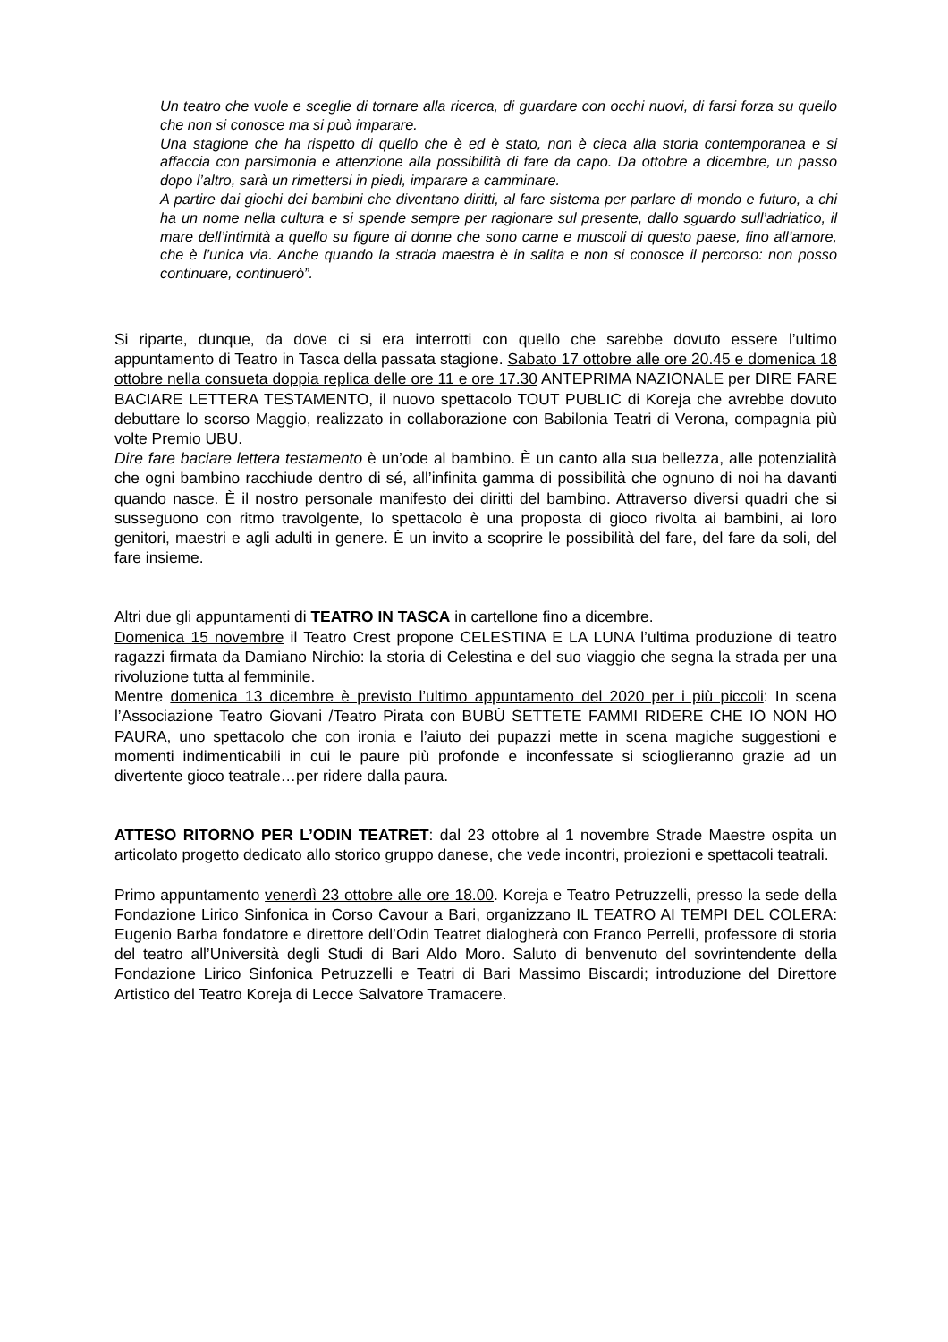Un teatro che vuole e sceglie di tornare alla ricerca, di guardare con occhi nuovi, di farsi forza su quello che non si conosce ma si può imparare.
Una stagione che ha rispetto di quello che è ed è stato, non è cieca alla storia contemporanea e si affaccia con parsimonia e attenzione alla possibilità di fare da capo. Da ottobre a dicembre, un passo dopo l’altro, sarà un rimettersi in piedi, imparare a camminare.
A partire dai giochi dei bambini che diventano diritti, al fare sistema per parlare di mondo e futuro, a chi ha un nome nella cultura e si spende sempre per ragionare sul presente, dallo sguardo sull’adriatico, il mare dell’intimità a quello su figure di donne che sono carne e muscoli di questo paese, fino all’amore, che è l’unica via. Anche quando la strada maestra è in salita e non si conosce il percorso: non posso continuare, continuerò”.
Si riparte, dunque, da dove ci si era interrotti con quello che sarebbe dovuto essere l’ultimo appuntamento di Teatro in Tasca della passata stagione. Sabato 17 ottobre alle ore 20.45 e domenica 18 ottobre nella consueta doppia replica delle ore 11 e ore 17.30 ANTEPRIMA NAZIONALE per DIRE FARE BACIARE LETTERA TESTAMENTO, il nuovo spettacolo TOUT PUBLIC di Koreja che avrebbe dovuto debuttare lo scorso Maggio, realizzato in collaborazione con Babilonia Teatri di Verona, compagnia più volte Premio UBU.
Dire fare baciare lettera testamento è un’ode al bambino. È un canto alla sua bellezza, alle potenzialità che ogni bambino racchiude dentro di sé, all’infinita gamma di possibilità che ognuno di noi ha davanti quando nasce. È il nostro personale manifesto dei diritti del bambino. Attraverso diversi quadri che si susseguono con ritmo travolgente, lo spettacolo è una proposta di gioco rivolta ai bambini, ai loro genitori, maestri e agli adulti in genere. È un invito a scoprire le possibilità del fare, del fare da soli, del fare insieme.
Altri due gli appuntamenti di TEATRO IN TASCA in cartellone fino a dicembre.
Domenica 15 novembre il Teatro Crest propone CELESTINA E LA LUNA l’ultima produzione di teatro ragazzi firmata da Damiano Nirchio: la storia di Celestina e del suo viaggio che segna la strada per una rivoluzione tutta al femminile.
Mentre domenica 13 dicembre è previsto l’ultimo appuntamento del 2020 per i più piccoli: In scena l’Associazione Teatro Giovani /Teatro Pirata con BUBÙ SETTETE FAMMI RIDERE CHE IO NON HO PAURA, uno spettacolo che con ironia e l’aiuto dei pupazzi mette in scena magiche suggestioni e momenti indimenticabili in cui le paure più profonde e inconfessate si scioglieranno grazie ad un divertente gioco teatrale…per ridere dalla paura.
ATTESO RITORNO PER L’ODIN TEATRET: dal 23 ottobre al 1 novembre Strade Maestre ospita un articolato progetto dedicato allo storico gruppo danese, che vede incontri, proiezioni e spettacoli teatrali.
Primo appuntamento venerdì 23 ottobre alle ore 18.00. Koreja e Teatro Petruzzelli, presso la sede della Fondazione Lirico Sinfonica in Corso Cavour a Bari, organizzano IL TEATRO AI TEMPI DEL COLERA: Eugenio Barba fondatore e direttore dell’Odin Teatret dialogherà con Franco Perrelli, professore di storia del teatro all’Università degli Studi di Bari Aldo Moro. Saluto di benvenuto del sovrintendente della Fondazione Lirico Sinfonica Petruzzelli e Teatri di Bari Massimo Biscardi; introduzione del Direttore Artistico del Teatro Koreja di Lecce Salvatore Tramacere.